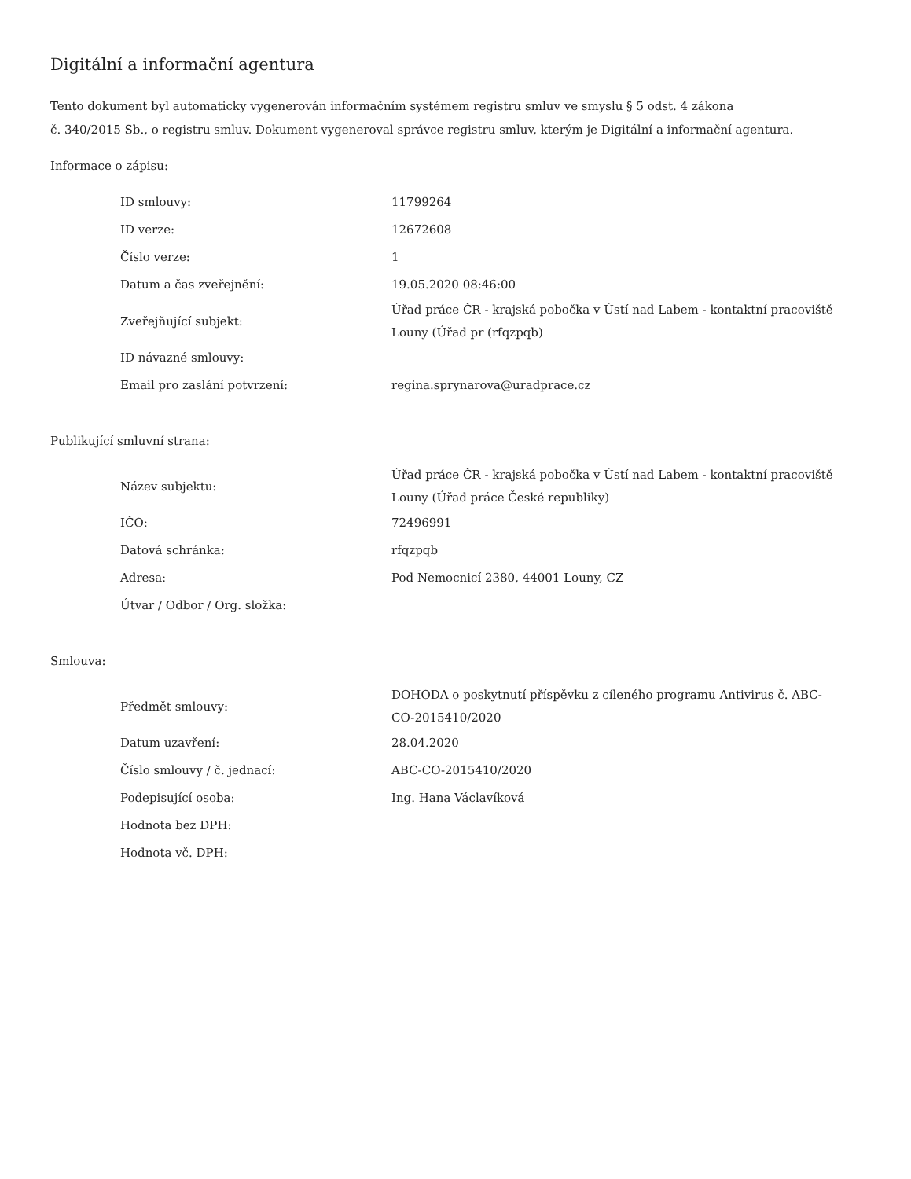Digitální a informační agentura
Tento dokument byl automaticky vygenerován informačním systémem registru smluv ve smyslu § 5 odst. 4 zákona
č. 340/2015 Sb., o registru smluv. Dokument vygeneroval správce registru smluv, kterým je Digitální a informační agentura.
Informace o zápisu:
| ID smlouvy: | 11799264 |
| ID verze: | 12672608 |
| Číslo verze: | 1 |
| Datum a čas zveřejnění: | 19.05.2020 08:46:00 |
| Zveřejňující subjekt: | Úřad práce ČR - krajská pobočka v Ústí nad Labem - kontaktní pracoviště Louny (Úřad pr (rfqzpqb) |
| ID návazné smlouvy: | |
| Email pro zaslání potvrzení: | regina.sprynarova@uradprace.cz |
Publikující smluvní strana:
| Název subjektu: | Úřad práce ČR - krajská pobočka v Ústí nad Labem - kontaktní pracoviště Louny (Úřad práce České republiky) |
| IČO: | 72496991 |
| Datová schránka: | rfqzpqb |
| Adresa: | Pod Nemocnicí 2380, 44001 Louny, CZ |
| Útvar / Odbor / Org. složka: | |
Smlouva:
| Předmět smlouvy: | DOHODA o poskytnutí příspěvku z cíleného programu Antivirus č. ABC-CO-2015410/2020 |
| Datum uzavření: | 28.04.2020 |
| Číslo smlouvy / č. jednací: | ABC-CO-2015410/2020 |
| Podepisující osoba: | Ing. Hana Václavíková |
| Hodnota bez DPH: | |
| Hodnota vč. DPH: | |